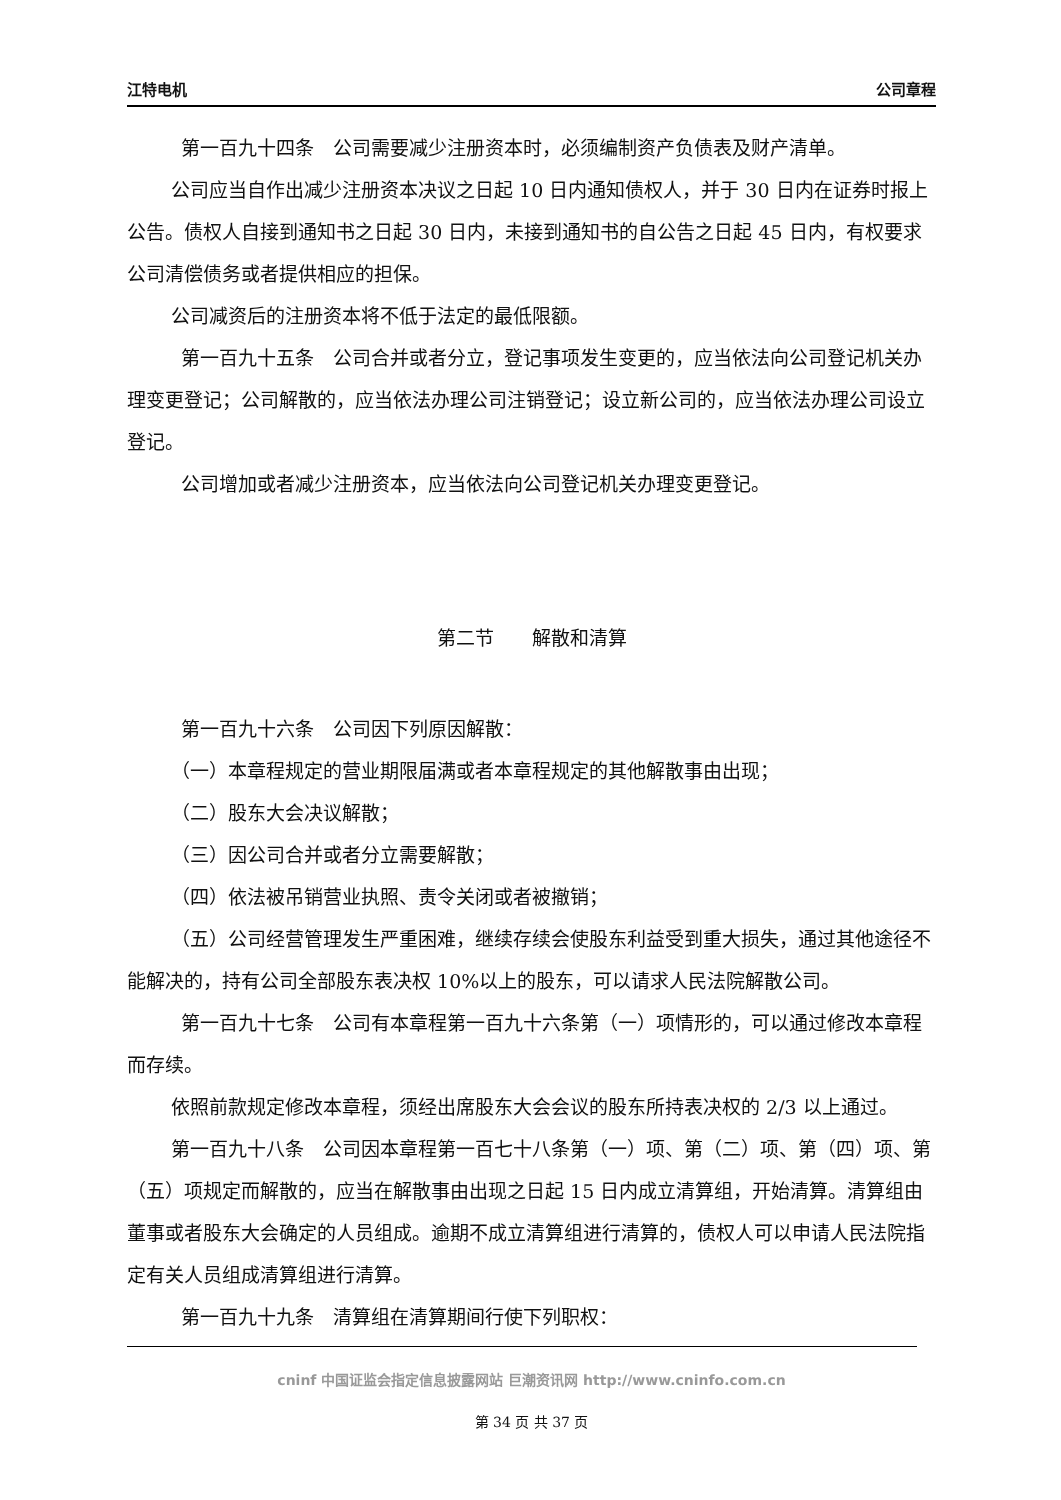江特电机 公司章程
第一百九十四条　公司需要减少注册资本时，必须编制资产负债表及财产清单。
公司应当自作出减少注册资本决议之日起 10 日内通知债权人，并于 30 日内在证券时报上公告。债权人自接到通知书之日起 30 日内，未接到通知书的自公告之日起 45 日内，有权要求公司清偿债务或者提供相应的担保。
公司减资后的注册资本将不低于法定的最低限额。
第一百九十五条　公司合并或者分立，登记事项发生变更的，应当依法向公司登记机关办理变更登记；公司解散的，应当依法办理公司注销登记；设立新公司的，应当依法办理公司设立登记。
公司增加或者减少注册资本，应当依法向公司登记机关办理变更登记。
第二节　　解散和清算
第一百九十六条　公司因下列原因解散：
（一）本章程规定的营业期限届满或者本章程规定的其他解散事由出现；
（二）股东大会决议解散；
（三）因公司合并或者分立需要解散；
（四）依法被吊销营业执照、责令关闭或者被撤销；
（五）公司经营管理发生严重困难，继续存续会使股东利益受到重大损失，通过其他途径不能解决的，持有公司全部股东表决权 10%以上的股东，可以请求人民法院解散公司。
第一百九十七条　公司有本章程第一百九十六条第（一）项情形的，可以通过修改本章程而存续。
依照前款规定修改本章程，须经出席股东大会会议的股东所持表决权的 2/3 以上通过。
第一百九十八条　公司因本章程第一百七十八条第（一）项、第（二）项、第（四）项、第（五）项规定而解散的，应当在解散事由出现之日起 15 日内成立清算组，开始清算。清算组由董事或者股东大会确定的人员组成。逾期不成立清算组进行清算的，债权人可以申请人民法院指定有关人员组成清算组进行清算。
第一百九十九条　清算组在清算期间行使下列职权：
cninf 中国证监会指定信息披露网站 巨潮资讯网 http://www.cninfo.com.cn
第 34 页 共 37 页